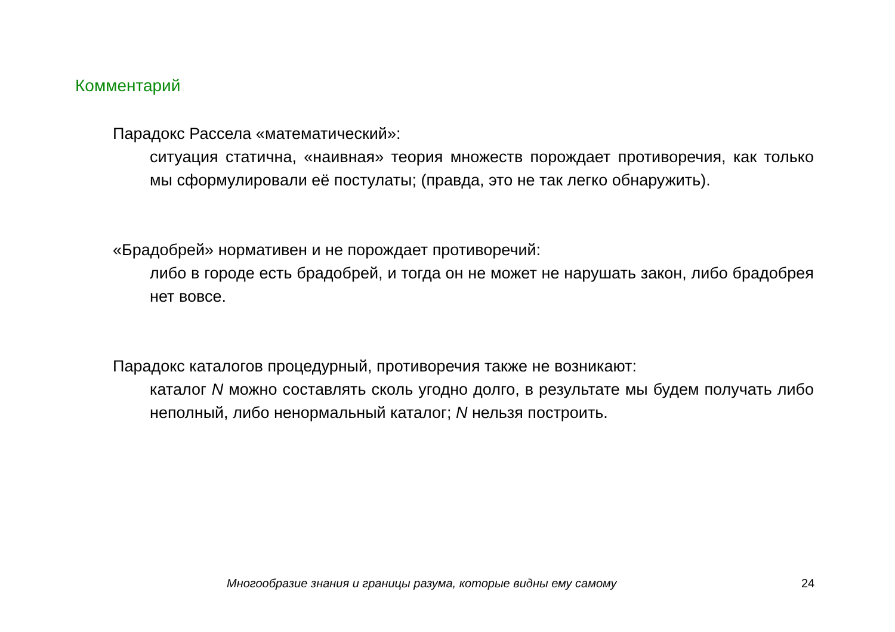Комментарий
Парадокс Рассела «математический»:
ситуация статична, «наивная» теория множеств порождает противоречия, как только мы сформулировали её постулаты; (правда, это не так легко обнаружить).
«Брадобрей» нормативен и не порождает противоречий:
либо в городе есть брадобрей, и тогда он не может не нарушать закон, либо брадобрея нет вовсе.
Парадокс каталогов процедурный, противоречия также не возникают:
каталог N можно составлять сколь угодно долго, в результате мы будем получать либо неполный, либо ненормальный каталог; N нельзя построить.
Многообразие знания и границы разума, которые видны ему самому 24